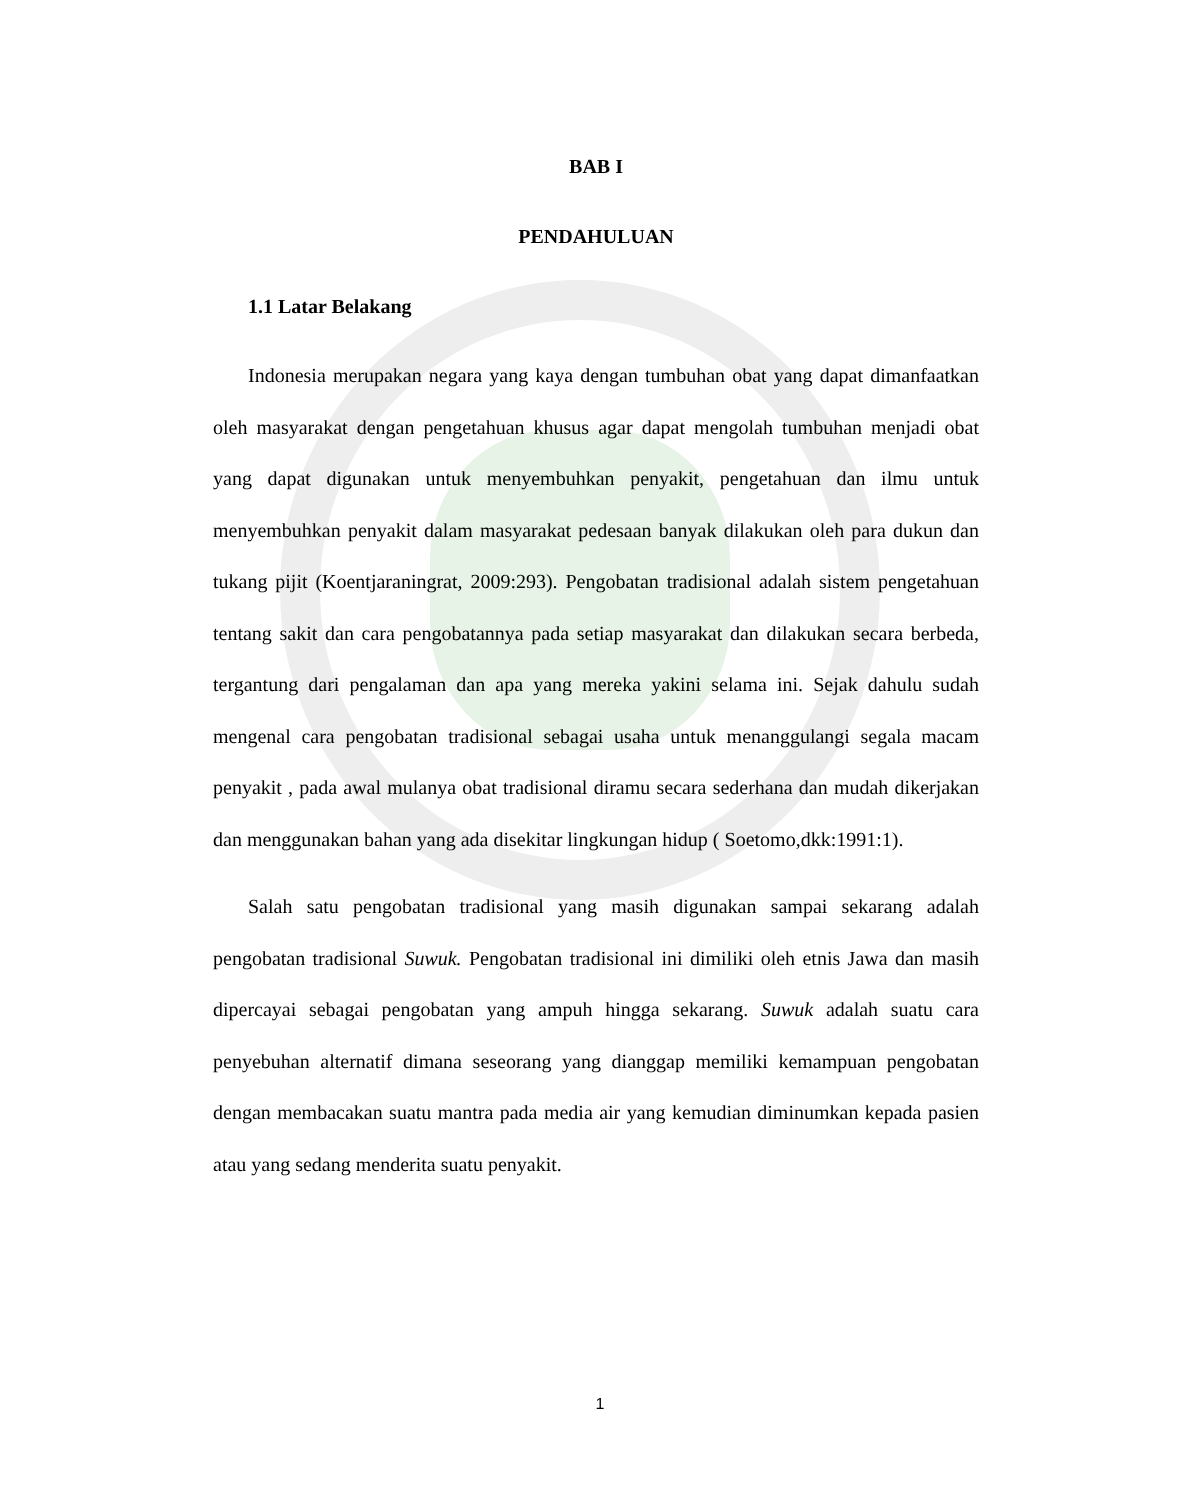BAB I
PENDAHULUAN
1.1 Latar Belakang
Indonesia merupakan negara yang kaya dengan tumbuhan obat yang dapat dimanfaatkan oleh masyarakat dengan pengetahuan khusus agar dapat mengolah tumbuhan menjadi obat yang dapat digunakan untuk menyembuhkan penyakit, pengetahuan dan ilmu untuk menyembuhkan penyakit dalam masyarakat pedesaan banyak dilakukan oleh para dukun dan tukang pijit (Koentjaraningrat, 2009:293). Pengobatan tradisional adalah sistem pengetahuan tentang sakit dan cara pengobatannya pada setiap masyarakat dan dilakukan secara berbeda, tergantung dari pengalaman dan apa yang mereka yakini selama ini. Sejak dahulu sudah mengenal cara pengobatan tradisional sebagai usaha untuk menanggulangi segala macam penyakit , pada awal mulanya obat tradisional diramu secara sederhana dan mudah dikerjakan dan menggunakan bahan yang ada disekitar lingkungan hidup ( Soetomo,dkk:1991:1).
Salah satu pengobatan tradisional yang masih digunakan sampai sekarang adalah pengobatan tradisional Suwuk. Pengobatan tradisional ini dimiliki oleh etnis Jawa dan masih dipercayai sebagai pengobatan yang ampuh hingga sekarang. Suwuk adalah suatu cara penyebuhan alternatif dimana seseorang yang dianggap memiliki kemampuan pengobatan dengan membacakan suatu mantra pada media air yang kemudian diminumkan kepada pasien atau yang sedang menderita suatu penyakit.
1